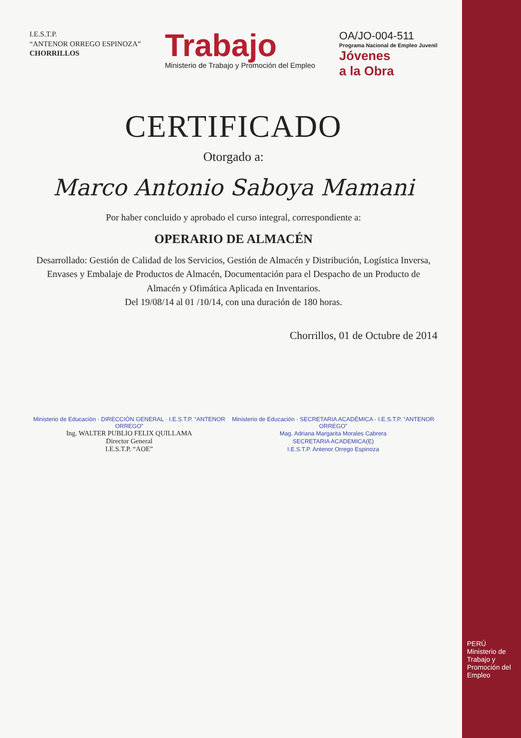I.E.S.T.P.
“ANTENOR ORREGO ESPINOZA”
CHORRILLOS
Trabajo
Ministerio de Trabajo y Promoción del Empleo
OA/JO-004-511
Programa Nacional de Empleo Juvenil
Jóvenes
a la Obra
CERTIFICADO
Otorgado a:
Marco Antonio Saboya Mamani
Por haber concluido y aprobado el curso integral, correspondiente a:
OPERARIO DE ALMACÉN
Desarrollado: Gestión de Calidad de los Servicios, Gestión de Almacén y Distribución, Logística Inversa, Envases y Embalaje de Productos de Almacén, Documentación para el Despacho de un Producto de Almacén y Ofimática Aplicada en Inventarios.
Del 19/08/14 al 01 /10/14, con una duración de 180 horas.
Chorrillos, 01 de Octubre de 2014
Ministerio de Educación · DIRECCIÓN GENERAL · I.E.S.T.P. “ANTENOR ORREGO”
Ing. WALTER PUBLIO FELIX QUILLAMA
Director General
I.E.S.T.P. “AOE”
Ministerio de Educación · SECRETARIA ACADÉMICA · I.E.S.T.P. “ANTENOR ORREGO”
Mag. Adriana Margarita Morales Cabrera
SECRETARIA ACADEMICA(E)
I.E.S.T.P. Antenor Orrego Espinoza
PERÚ
Ministerio de Trabajo y Promoción del Empleo